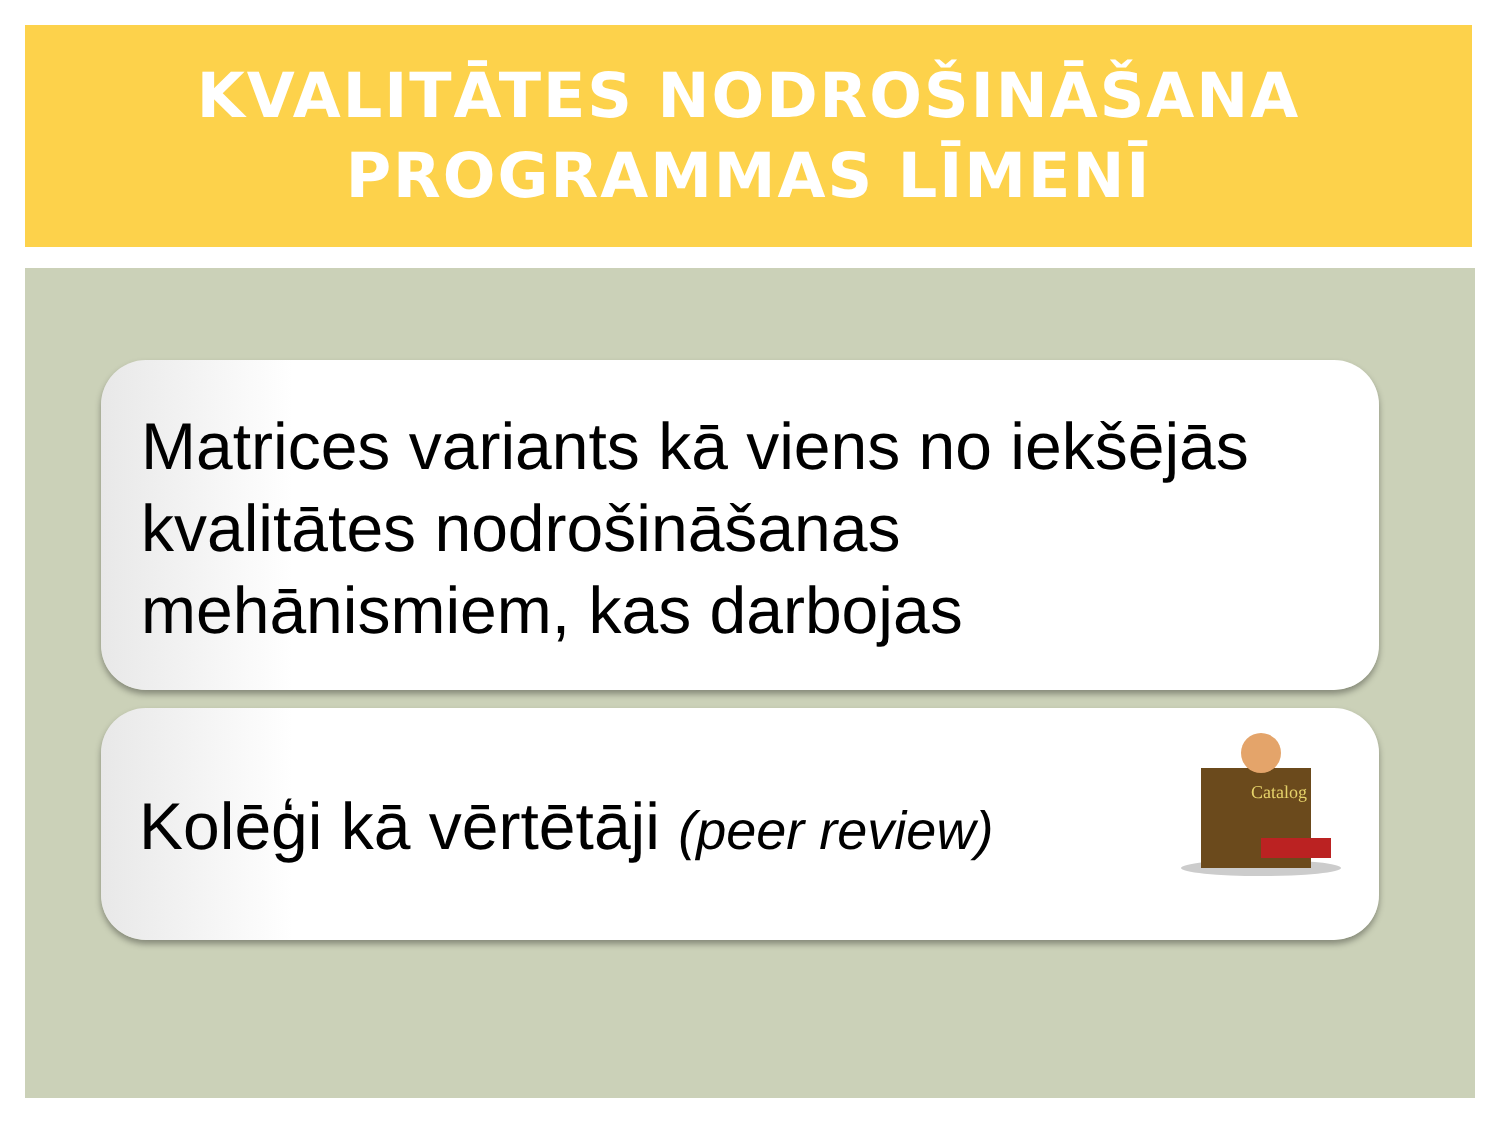KVALITĀTES NODROŠINĀŠANA
PROGRAMMAS LĪMENĪ
Matrices variants kā viens no iekšējās kvalitātes nodrošināšanas mehānismiem, kas darbojas
Kolēģi kā vērtētāji (peer review)
Catalog